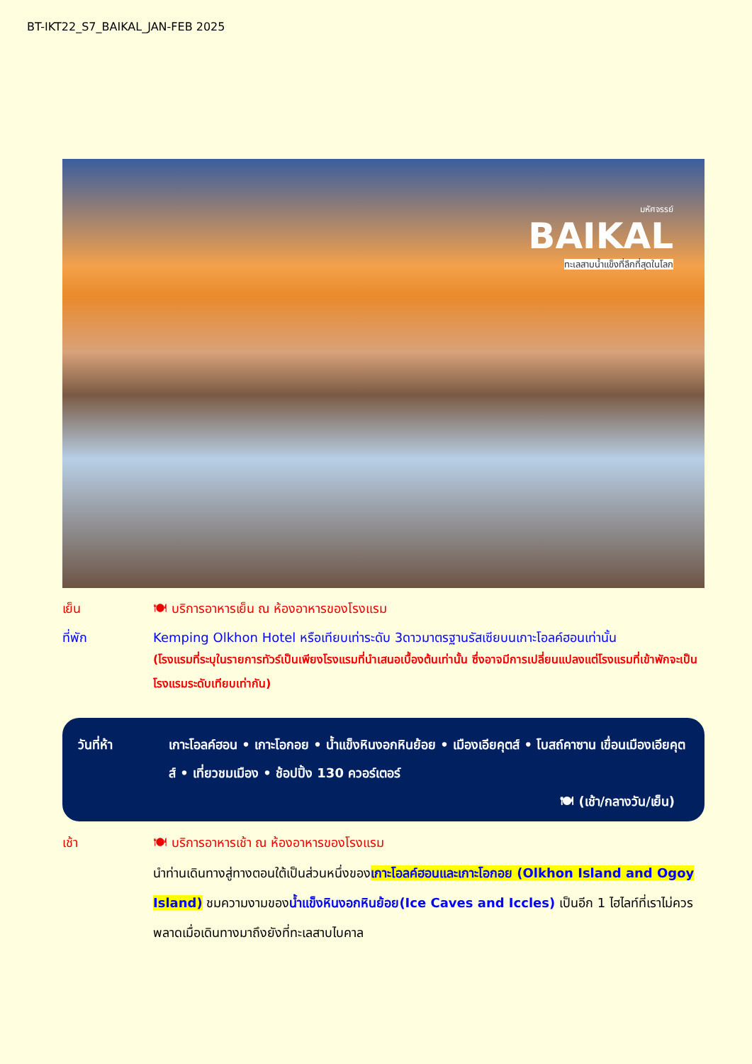BT-IKT22_S7_BAIKAL_JAN-FEB 2025
มหัศจรรย์
BAIKAL
ทะเลสาบน้ำแข็งที่ลึกที่สุดในโลก
เย็น 🍽 บริการอาหารเย็น ณ ห้องอาหารของโรงแรม
ที่พัก Kemping Olkhon Hotel หรือเทียบเท่าระดับ 3ดาวมาตรฐานรัสเซียบนเกาะโอลค์ฮอนเท่านั้น
(โรงแรมที่ระบุในรายการทัวร์เป็นเพียงโรงแรมที่นำเสนอเบื้องต้นเท่านั้น ซึ่งอาจมีการเปลี่ยนแปลงแต่โรงแรมที่เข้าพักจะเป็นโรงแรมระดับเทียบเท่ากัน)
วันที่ห้า เกาะโอลค์ฮอน • เกาะโอกอย • น้ำแข็งหินงอกหินย้อย • เมืองเอียคุตส์ • โบสถ์คาซาน เขื่อนเมืองเอียคุตส์ • เที่ยวชมเมือง • ช้อปปิ้ง 130 ควอร์เตอร์
🍽 (เช้า/กลางวัน/เย็น)
เช้า 🍽 บริการอาหารเช้า ณ ห้องอาหารของโรงแรม
นำท่านเดินทางสู่ทางตอนใต้เป็นส่วนหนึ่งของเกาะโอลค์ฮอนและเกาะโอกอย (Olkhon Island and Ogoy Island) ชมความงามของน้ำแข็งหินงอกหินย้อย(Ice Caves and Iccles) เป็นอีก 1 ไฮไลท์ที่เราไม่ควรพลาดเมื่อเดินทางมาถึงยังที่ทะเลสาบไบคาล